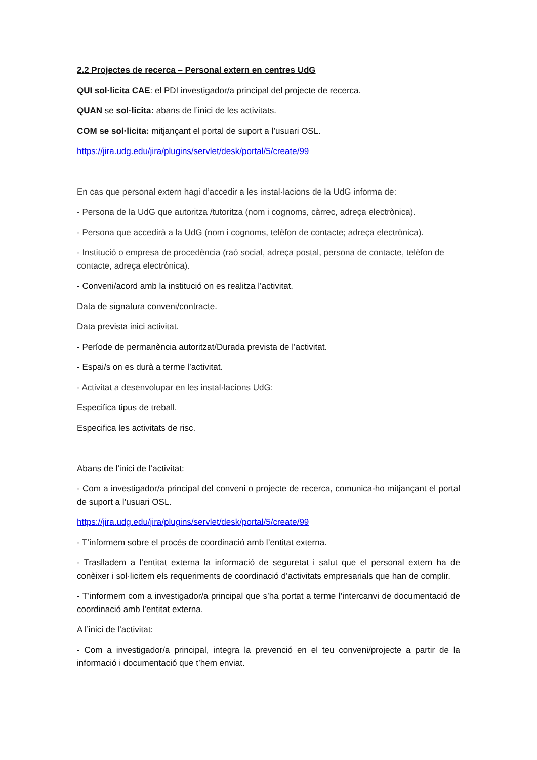2.2 Projectes de recerca – Personal extern en centres UdG
QUI sol·licita CAE: el PDI investigador/a principal del projecte de recerca.
QUAN se sol·licita: abans de l’inici de les activitats.
COM se sol·licita: mitjançant el portal de suport a l’usuari OSL.
https://jira.udg.edu/jira/plugins/servlet/desk/portal/5/create/99
En cas que personal extern hagi d’accedir a les instal·lacions de la UdG informa de:
- Persona de la UdG que autoritza /tutoritza (nom i cognoms, càrrec, adreça electrònica).
- Persona que accedirà a la UdG (nom i cognoms, telèfon de contacte; adreça electrònica).
- Institució o empresa de procedència (raó social, adreça postal, persona de contacte, telèfon de contacte, adreça electrònica).
- Conveni/acord amb la institució on es realitza l’activitat.
Data de signatura conveni/contracte.
Data prevista inici activitat.
- Període de permanència autoritzat/Durada prevista de l’activitat.
- Espai/s on es durà a terme l’activitat.
- Activitat a desenvolupar en les instal·lacions UdG:
Especifica tipus de treball.
Especifica les activitats de risc.
Abans de l’inici de l’activitat:
- Com a investigador/a principal del conveni o projecte de recerca, comunica-ho mitjançant el portal de suport a l’usuari OSL.
https://jira.udg.edu/jira/plugins/servlet/desk/portal/5/create/99
- T’informem sobre el procés de coordinació amb l’entitat externa.
- Traslladem a l’entitat externa la informació de seguretat i salut que el personal extern ha de conèixer i sol·licitem els requeriments de coordinació d’activitats empresarials que han de complir.
- T’informem com a investigador/a principal que s’ha portat a terme l’intercanvi de documentació de coordinació amb l’entitat externa.
A l’inici de l’activitat:
- Com a investigador/a principal, integra la prevenció en el teu conveni/projecte a partir de la informació i documentació que t’hem enviat.